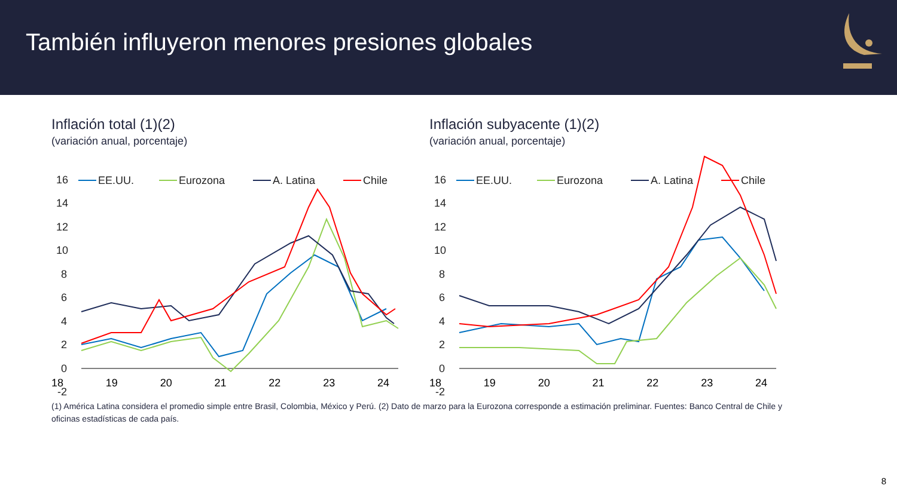También influyeron menores presiones globales
Inflación total (1)(2)
(variación anual, porcentaje)
16
14
12
10
8
6
4
2
0
-2
EE.UU.
Eurozona
A. Latina
Chile
18 19 20 21 22 23 24
Inflación subyacente (1)(2)
(variación anual, porcentaje)
16
14
12
10
8
6
4
2
0
-2
EE.UU.
Eurozona
A. Latina
Chile
18 19 20 21 22 23 24
(1) América Latina considera el promedio simple entre Brasil, Colombia, México y Perú. (2) Dato de marzo para la Eurozona corresponde a estimación preliminar. Fuentes: Banco Central de Chile y oficinas estadísticas de cada país.
8